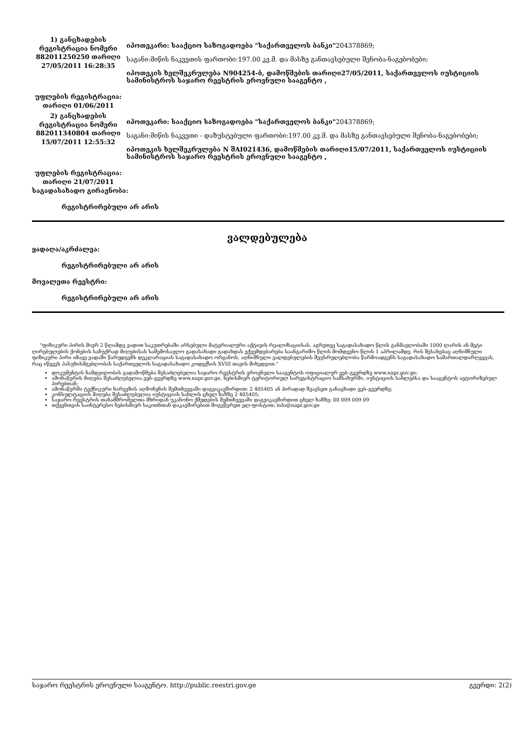| 1) განცხადების რეგისტრაცია ნომერი 882011250250 თარიღი 27/05/2011 16:28:35 | იპოთეკარი: სააქციო საზოგადოება "საქართველოს ბანკი" 204378869; საგანი:მიწის ნაკვეთის ფართობი:197.00 კვ.მ. და მასზე განთავსებული შენობა-ნაგებობები; იპოთეკის ხელშეკრულება N904254-ბ, დამოწმების თარიღი27/05/2011, საქართველოს იუსტიციის სამინისტროს საჯარო რეესტრის ეროვნული სააგენტო , |
| უფლების რეგისტრაცია: თარიღი 01/06/2011 | |
| 2) განცხადების რეგისტრაცია ნომერი 882011340804 თარიღი 15/07/2011 12:55:32 | იპოთეკარი: სააქციო საზოგადოება "საქართველოს ბანკი" 204378869; საგანი:მიწის ნაკვეთი - დაზუსტებული ფართობი:197.00 კვ.მ. და მასზე განთავსებული შენობა-ნაგებობები; იპოთეკის ხელშეკრულება N შAI021436, დამოწმების თარიღი15/07/2011, საქართველოს იუსტიციის სამინისტროს საჯარო რეესტრის ეროვნული სააგენტო , |
| უფლების რეგისტრაცია: თარიღი 21/07/2011 | |
საგადასახადო გირავნობა:
რეგისტრირებული არ არის
ვალდებულება
ყადაღა/აკრძალვა:
რეგისტრირებული არ არის
მოვალეთა რეესტრი:
რეგისტრირებული არ არის
"ფიზიკური პირის მიერ 2 წლამდე ვადით საკუთრებაში არსებული მატერიალური აქტივის რეალიზაციისას, აგრეთვე საგადასახადო წლის განმავლობაში 1000 ლარის ან მეტი ღირებულების ქონების საჩუქრად მიღებისას საშემოსავლო გადასახადი გადახდას ექვემდებარება საანგარიშო წლის მომდევნო წლის 1 აპრილამდე, რის შესახებაც აღნიშნული ფიზიკური პირი იმავე ვადაში წარუდგენს დეკლარაციას საგადასახადო ორგანოს. აღნიშნული ვალდებულების შეუსრულებლობა წარმოადგენს საგადასახადო სამართალდარღვევას, რაც იწვევს პასუხისმგებლობას საქართველოს საგადასახადო კოდექსის XVIII თავის მიხედვით."
დოკუმენტის ნამდვილობის გადამოწმება შესაძლებელია საჯარო რეესტრის ეროვნული სააგენტოს ოფიციალურ ვებ–გვერდზე www.napr.gov.ge;
ამონაწერის მიღება შესაძლებელია ვებ–გვერდზე www.napr.gov.ge, ნებისმიერ ტერიტორიულ სარეგისტრაციო სამსახურში, იუსტიციის სახლებსა და სააგენტოს ავტორიზებულ პირებთან;
ამონაწერში ტექნიკური ხარვეზის აღმოჩენის შემთხვევაში დაგვიკავშირდით: 2 405405 ან პირადად შეავსეთ განაცხადი ვებ–გვერდზე;
კონსულტაციის მიღება შესაძლებელია იუსტიციის სახლის ცხელ ხაზზე 2 405405;
საჯარო რეესტრის თანამშრომელთა მხრიდან უკანონო ქმედების შემთხვევაში დაგვიკავშირდით ცხელ ხაზზე: 08 009 009 09
თქვენთვის საინტერესო ნებისმიერ საკითხთან დაკავშირებით მოგვწერეთ ელ-ფოსტით: info@napr.gov.ge
საჯარო რეესტრის ეროვნული სააგენტო. http://public.reestri.gov.ge გვერდი: 2(2)